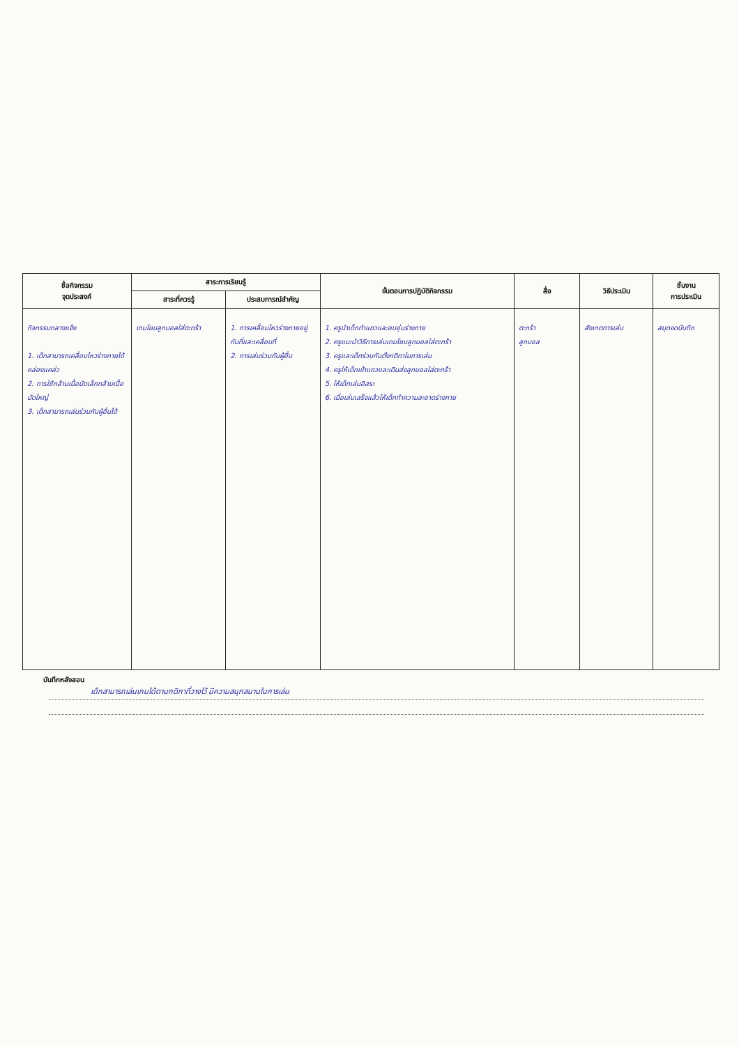| ชื่อกิจกรรม จุดประสงค์ | สาระการเรียนรู้ | | ขั้นตอนการปฏิบัติกิจกรรม | สื่อ | วิธีประเมิน | ชิ้นงาน การประเมิน |
| --- | --- | --- | --- | --- | --- | --- |
| | สาระที่ควรรู้ | ประสบการณ์สำคัญ | | | | |
| กิจกรรมกลางแจ้ง 1. เด็กสามารถเคลื่อนไหวร่างกายได้คล่องแคล่ว 2. การใช้กล้ามเนื้อมัดเล็กกล้ามเนื้อมัดใหญ่ 3. เด็กสามารถเล่นร่วมกับผู้อื่นได้ | เกมโยนลูกบอลใส่ตะกร้า | 1. การเคลื่อนไหวร่างกายอยู่กับที่และเคลื่อนที่ 2. การเล่นร่วมกับผู้อื่น | 1. ครูนำเด็กทำแถวและอบอุ่นร่างกาย 2. ครูแนะนำวิธีการเล่นเกมโยนลูกบอลใส่ตะกร้า 3. ครูและเด็กร่วมกันตั้งกติกาในการเล่น 4. ครูให้เด็กเข้าแถวและเดินส่งลูกบอลใส่ตะกร้า 5. ให้เด็กเล่นอิสระ 6. เมื่อเล่นเสร็จแล้วให้เด็กทำความสะอาดร่างกาย | ตะกร้า ลูกบอล | สังเกตการเล่น | สมุดจดบันทึก |
บันทึกหลังสอน
เด็กสามารถเล่นเกมได้ตามกติกาที่วางไว้ มีความสนุกสนานในการเล่น